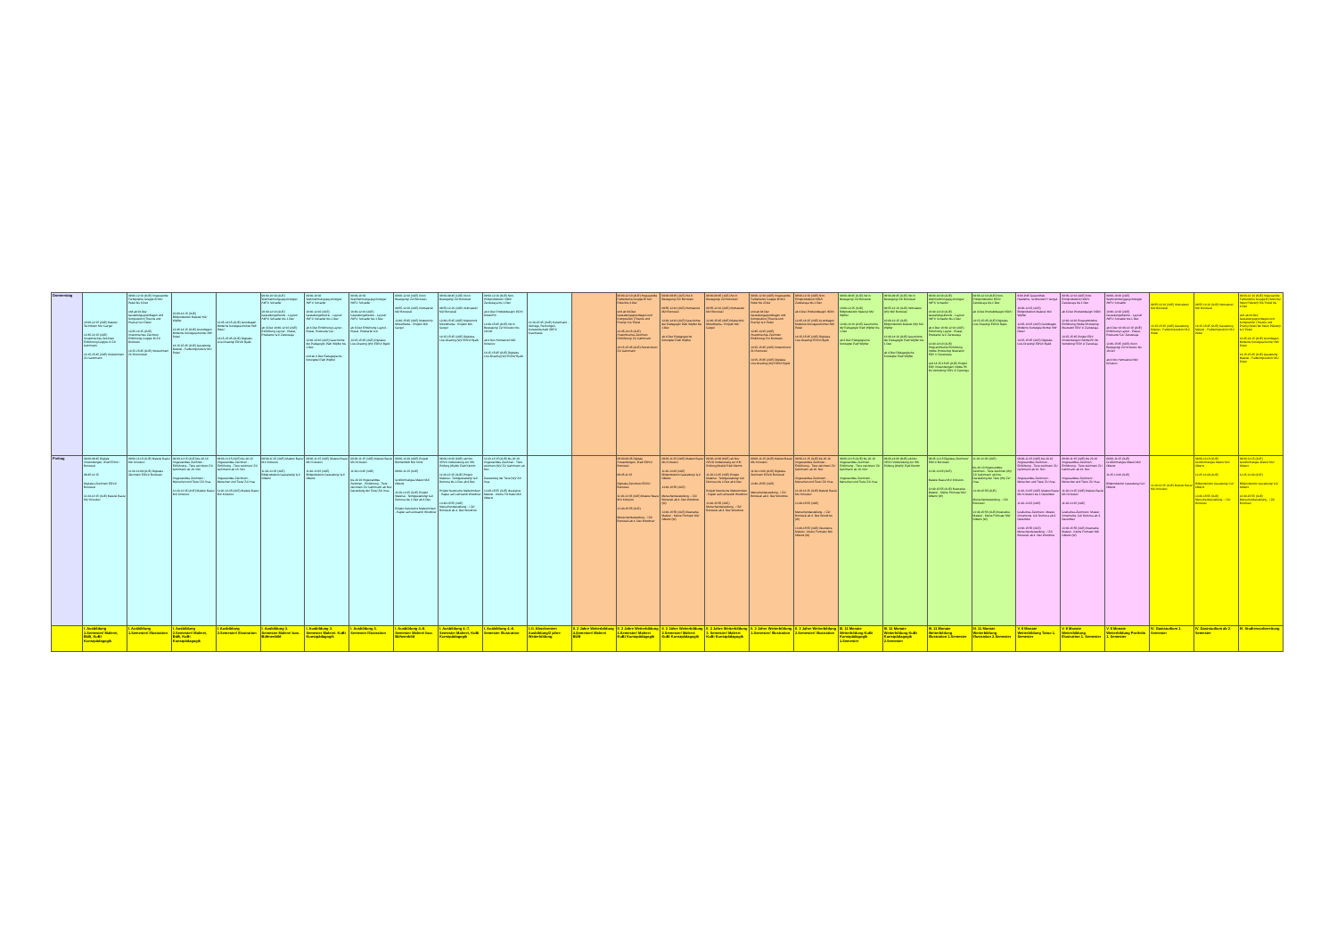| Donnerstag | 10:00-12:15 (2UE) Malerei Techniken/ M1/ Gurgul 12:45-14:15 (2UE) Anatomisches Zeichnen Einführung Gruppe A/ Z1/ Gehrmann 14:15-15:45 (2UE) Aktzeichnen/ Z1/ Gehrmann | 09:00-12:10 (4UE) Angewandte Farbenlehre Gruppe B/ M1/ Pekel bis 4.Dez und ab 04.Dez Gestaltungsgrundlagen und Komposition (Theorie und Praxis)/ G1/ Pekel 12:45-14:15 (2UE) Anatomisches Zeichnen Einführung Gruppe B/ Z1/ Borowski 14:15-15:45 (2UE) Aktzeichnen/ Z1/ Bororowski | 10:00-12:15 (3UE) Bildproduktion Malerei/ M1/ Wipfler 12:45-14:15 (2UE) Grundlagen Moderne Kunstgeschichte/ Abf/ Pekel 14:15-15:45 (2UE) Gestaltung Malerei - Farbkomposition/ M1/ Pekel | 12:45-14:15 (2UE) Grundlagen Moderne Kunstgeschichte/ Abf/ Pekel 14:15-15:45 (2UE) Digitales Live-Drawing/ EDV2/ Bjalik | 09:00-10:30 (2UE) Wahrnehmungspsychologie/ AbF1/ Schaefer 10:40-12:10 (2UE) Gestaltungstheorie - Layout/ AbF1/ Schaefer bis 1.Dez ab 4.Dez 10:40-12:10 (2UE) Einführung Layout - Plakat, Postkarte/ G1/ Zaretskaja | 09:00-10:30 Wahrnehmungspsychologie/ AbF1/ Schaefer 10:40-12:10 (2UE) Gestaltungstheorie - Layout/ AbF1/ Schaefer bis 1.Dez ab 4.Dez Einführung Layout - Plakat, Postkarte/ G1/ 12:40-14:10 (2UE) Geschichte der Pädagogik/ Päd/ Wipfler bis 1.Dez und ab 4.Dez Pädagogische Konzepte/ Päd/ Wipfler | 09:00-10:30 Wahrnehmungspsychologie/ AbF1/ Schaefer 10:40-12:10 (2UE) Gestaltungstheorie - Layout/ AbF1/ Schaefer bis 1.Dez ab 4.Dez Einführung Layout - Plakat, Postkarte/ G1/ 14:15-15:45 (2UE) Digitales Live-Drawing (W)/ EDV2/ Bjalik | 09:00-12:10 (4UE) Akt in Bewegung/ Z2/ Borowski 09:55-12:10 (3UE) Aktmalerei/ M2/ Borowski 12:40-15:45 (4UE) Maltechnik Mixedmedia - Projekt/ M2/ Gurgul | 09:00-09:45 (1UE) Akt in Bewegung/ Z2/ Borowski 09:55-12:10 (3UE) Aktmalerei/ M2/ Borowski 12:40-15:45 (4UE) Maltechnik Mixedmedia - Projekt/ M2/ Gurgul 14:15-15:45 (2UE) Digitales Live-Drawing (W)/ EDV2/ Bjalik | 09:00-12:10 (4UE) Non-Printproduktion/ IIIDA/ Zaretskaya bis 1.Dez ab 4.Dez Produktdesign/ IIIDA/ Dozent*in 12:40-15:45 (4UE) Akt in Bewegung/ Z2/ Krioukov bis 19.Okt ab 4.Nov Aktmalerei/ M2/ Krioukov 14:15-15:45 (2UE) Digitales Live-Drawing (W)/ EDV2/ Bjalik | 13:30-15:45 (3UE) Kunstmarkt -Verträge, Rechungen, Kunstwirtschaft/ ABF2/ Kaczmarek | | 09:00-12:10 (4UE) Angewandte Farbenlehre Gruppe B/ M1/ Pekel bis 4.Dez und ab 04.Dez Gestaltungsgrundlagen und Komposition (Theorie und Praxis)/ G1/ Pekel 12:45-14:15 (2UE) Anatomisches Zeichnen Einführung/ Z1/ Gehrmann 14:15-15:45 (2UE) Aktzeichnen/ Z1/ Gehrmann | 09:00-09:45 (1UE) Akt in Bewegung/ Z2/ Borowski 09:55-12:10 (3UE) Aktmalerei/ M2/ Borowski 12:40-14:10 (2UE) Geschichte der Pädagogik/ Päd/ Wipfler bis 1.Dez ab 4.Dez Pädagogische Konzepte/ Päd/ Wipfler | 09:00-09:45 (1UE) Akt in Bewegung/ Z2/ Borowski 09:55-12:10 (3UE) Aktmalerei/ M2/ Borowski 12:40-15:45 (4UE) Maltechnik Mixedmedia - Projekt/ M2/ Gurgul | 09:00-12:10 (4UE) Angewandte Farbenlehre Gruppe B/ M1/ Pekel bis 4.Dez und ab 04.Dez Gestaltungsgrundlagen und Komposition (Theorie und Praxis)/ G1/ Pekel 12:45-14:15 (2UE) Anatomisches Zeichnen Einführung/ Z1/ Borowski 14:15-15:45 (2UE) Aktzeichnen/ Z1/ Borowski 14:15-15:45 (2UE) Digitales Live-Drawing (W)/ EDV2/ Bjalik | 09:00-12:10 (4UE) Non-Printproduktion/ IIIDA/ Zaretskaya bis 1.Dez ab 4.Dez Produktdesign/ IIIDA/ 12:45-14:15 (2UE) Grundlagen Moderne Kunstgeschichte/ Abf/ Pekel 14:15-15:45 (2UE) Digitales Live-Drawing/ EDV2/ Bjalik | 09:00-09:45 (1UE) Akt in Bewegung/ Z2/ Borowski 10:00-12:15 (3UE) Bildproduktion Malerei/ M1/ Wipfler 12:40-14:10 (2UE) Geschichte der Pädagogik/ Päd/ Wipfler bis 1.Dez ab 4.Dez Pädagogische Konzepte/ Päd/ Wipfler | 09:00-09:45 (1UE) Akt in Bewegung/ Z2/ Borowski 09:55-12:10 (3UE) Aktmalerei (W)/ M2/ Borowski 10:00-12:15 (3UE) Bildproduktion Malerei (W)/ M1/ Wipfler 12:40-14:10 (2UE) Geschichte der Pädagogik/ Päd/ Wipfler bis 1.Dez ab 4.Dez Pädagogische Konzepte/ Päd/ Wipfler | 09:00-10:30 (2UE) Wahrnehmungspsychologie/ AbF1/ Schaefer 10:40-12:10 (2UE) Gestaltungstheorie - Layout/ AbF1/ Schaefer bis 1.Dez ab 4.Dez 10:40-12:10 (2UE) Einführung Layout - Plakat, Postkarte/ G1/ Zaretskaja 12:40-14:10 (2UE) Programmlehre Einführung Adobe Photoshop Illustrator/ EDV 1/ Zaretskaia und 14:15-15:45 (2UE) Projekt EDV Anwendungen/ Adobe Ph Illu Vertiefung/ EDV 2/ Zarezlaja | 09:00-12:10 (4UE) Non-Printproduktion/ IIIDA/ Zaretskaya bis 1.Dez ab 4.Dez Produktdesign/ IIIDA/ 14:15-15:45 (2UE) Digitales Live-Drawing/ EDV2/ Bjalik | 9:00-9:45 Gesundheit, Hautlehre, Schmerzen?/ Gurgul 10:00-12:15 (3UE) Bildproduktion Malerei/ M1/ Wipfler 12:45-14:15 (2UE) Grundlagen Moderne Kunstgeschichte/ Abf/ Pekel 14:15-15:45 (2UE) Digitales Live-Drawing/ EDV2/ Bjalik | 09:00-12:10 (4UE) Non-Printproduktion/ IIIDA/ Zaretskaya bis 1.Dez ab 4.Dez Produktdesign/ IIIDA/ 12:40-14:10 Programmlehre Einführung Adobe Photoshop Illustrator/ EDV 1/ Zaretskaja 14:15-15:45 Projekt EDV Anwendungen/ Adobe Ph Illu Vertiefung/ EDV 2/ Zarezlaja | 09:00-10:30 (2UE) Wahrnehmungspsychologie/ AbF1/ Schaefer 10:40-12:10 (2UE) Gestaltungstheorie - Layout/ AbF1/ Schaefer bis 1.Dez ab 4.Dez 10:40-12:10 (2UE) Einführung Layout - Plakat, Postkarte/ G1/ Zaretskaja 12:40-15:45 (4UE) Akt in Bewegung/ Z2/ Krioukov bis 19.Okt ab 4.Nov Aktmalerei/ M2/ Krioukov | 09:55-12:10 (3UE) Aktmalerei/ M2/ Borowski 14:15-15:45 (2UE) Gestaltung Malerei - Farbkomposition/ M1/ Pekel | 09:55-12:10 (3UE) Aktmalerei/ M2/ Borowski 14:15-15:45 (2UE) Gestaltung Malerei - Farbkomposition/ M1/ Pekel | 09:00-12:10 (4UE) Angewandte Farbenlehre Gruppe B (Wahl bei freien Plätzen)/ M1/ Pekel bis 4.Dez und ab 04.Dez Gestaltungsgrundlagen und Komposition (Theorie und Praxis) (Wahl bei freien Plätzen)/ G1/ Pekel 12:45-14:15 (2UE) Grundlagen Moderne Kunstgeschichte/ Abf/ Pekel 14:15-15:45 (2UE) Gestaltung Malerei - Farbkomposition/ M1/ Pekel |
| Freitag | 09:00-09:45 Digitale Anwendungen, iPad/ EDV1/ Borowski 09:45-11:15 Digitales Zeichnen/ EDV1/ Borowski 11:20-13:35 (3UE) Malerei Basis/ M1/ Krioukov | 09:00-11:15 (3UE) Malerei Basis/ M1/ Krioukov 11:30-13:00 (2UE) Digitales Zeichnen/ EDV1/ Borowski | 09:00-11:15 (3UE) bis 20.10 Angewandtes Zeichnen - Einführung - Tiere zeichnen/ Z1/ Gehrmann ab 10. Nov Angewandtes Zeichnen/ - Menschen und Tiere/ Z1/ Aras 11:20-13:35 (3UE) Malerei Basis/ M1/ Krioukov | 09:00-11:15 (3UE) bis 20.10 Angewandtes Zeichnen - Einführung - Tiere zeichnen/ Z1/ Gehrmann ab 10. Nov Angewandtes Zeichnen/ - Menschen und Tiere/ Z1/ Aras 11:20-13:35 (3UE) Malerei Basis/ M1/ Krioukov | 09:00-11:15 (3UE) Malerei Basis/ M1/ Krioukov 11:20-13:35 (3UE) Bildproduktion Gestaltung/ G1/ Olbertz | 09:00-11:15 (3UE) Malerei Basis/ M1/ Krioukov 11:20-13:35 (3UE) Bildproduktion Gestaltung/ G1/ Olbertz | 09:00-11:15 (3UE) Malerei Basis/ M1/ Krioukov 11:30-13:45 (3UE) bis 20.10 Angewandtes Zeichnen - Einführung - Tiere zeichnen/ Z1/ Gehrmann ab Nov. Darstellung der Tiere/ Z2/ Aras | 09:00-12:10 (4UE) Projekt Bühnenbild/ M2/ Arntz 09:00-11:15 (3UE) Großformatiges Malen/ M2/ Olbertz 11:20-13:35 (3UE) Projekt Material - Textilgestaltung/ G2/ Dumova bis 1.Dez ab 4.Dez Projekt historische Maltechniken - Papier auf Leinwand/ Woodrow | 09:00-14:00 (6UE) ab Nov. AEVO Vorbereitung zur IHK Prüfung (Wahl)/ Päd/ Klemm 11:20-13:35 (3UE) Projekt Material - Textilgestaltung/ G2/ Dumova bis 1.Dez ab 4.Dez Projekt historische Maltechniken - Papier auf Leinwand/ Woodrow 13:40-15:55 (3UE) Menschendarstellung - / Z2/ Borowski ab 4. Dez Woodrow | 11:20-13:35 (3UE) bis 20.10 Angewandtes Zeichnen - Tiere zeichnen (W)/ Z1/ Gehrmann ab Nov. Darstellung der Tiere (W)/ Z2/ Aras 13:40-15:55 (3UE) Illustrative Malerei - Kleine Formate/ M2/ Olbertz | | | 09:00-09:45 Digitale Anwendungen, iPad/ EDV1/ Borowski 09:45-11:15 Digitales Zeichnen/ EDV1/ Borowski 11:20-13:35 (3UE) Malerei Basis/ M1/ Krioukov 13:40-15:55 (3UE) Menschendarstellung - / Z2/ Borowski ab 4. Dez Woodrow | 09:00-11:15 (3UE) Malerei Basis/ M1/ Krioukov 11:30-13:45 (3UE) Bildproduktion Gestaltung/ G1/ Olbertz 13:40-15:55 (3UE) Menschendarstellung - / Z2/ Borowski ab 4. Dez Woodrow (W) 13:40-15:55 (3UE) Illustrative Malerei - Kleine Formate/ M2/ Olbertz (W) | 09:00-14:00 (6UE) ab Nov. AEVO Vorbereitung zur IHK Prüfung (Wahl)/ Päd/ Klemm 11:20-13:35 (3UE) Projekt Material - Textilgestaltung/ G2/ Dumova bis 1.Dez ab 4.Dez Projekt historische Maltechniken - Papier auf Leinwand/ Woodrow 13:40-15:55 (3UE) Menschendarstellung - / Z2/ Borowski ab 4. Dez Woodrow | 09:00-11:15 (3UE) Malerei Basis/ M1/ Krioukov 11:30-13:00 (2UE) Digitales Zeichnen/ EDV1/ Borowski 13:40-15:55 (3UE) Menschendarstellung - / Z2/ Borowski ab 4. Dez Woodrow | 09:00-11:15 (3UE) bis 20.10 Angewandtes Zeichnen - Einführung - Tiere zeichnen/ Z1/ Gehrmann ab 10. Nov Angewandtes Zeichnen/ - Menschen und Tiere/ Z1/ Aras 11:20-13:35 (3UE) Malerei Basis/ M1/ Krioukov 13:40-15:55 (3UE) Menschendarstellung - / Z2/ Borowski ab 4. Dez Woodrow (W) 13:40-15:55 (3UE) Illustrative Malerei - Kleine Formate/ M2/ Olbertz (W) | 09:00-11:15 (3UE) bis 20.10 Angewandtes Zeichnen - Einführung - Tiere zeichnen/ Z1/ Gehrmann ab 10. Nov Angewandtes Zeichnen/ - Menschen und Tiere/ Z1/ Aras | 09:00-14:00 (6UE) ab Nov. AEVO Vorbereitung zur IHK Prüfung (Wahl)/ Päd/ Klemm | 09:45-11:15 Digitales Zeichnen/ EDV1/ Borowski 11:30-13:45 (3UE) Malerei Basis/ M1/ Krioukov 13:40-15:55 (3UE) Illustrative Malerei - Kleine Formate/ M2/ Olbertz (W) | 11:20-13:35 (3UE) bis 20.10 Angewandtes Zeichnen - Tiere zeichnen (W)/ Z1/ Gehrmann ab Nov. Darstellung der Tiere (W)/ Z2/ Aras 13:40-15:55 (3UE) Menschendarstellung - / Z2/ Borowski 13:40-15:55 (3UE) Illustrative Malerei - Kleine Formate/ M2/ Olbertz (W) | 09:00-11:15 (3UE) bis 20.10 Angewandtes Zeichnen - Einführung - Tiere zeichnen/ Z1/ Gehrmann ab 10. Nov Angewandtes Zeichnen/ - Menschen und Tiere/ Z1/ Aras 11:20-13:35 (3UE) Malerei Basis/ M1/ Krioukov bis 1.Dezember 11:20-13:35 (3UE) Grafisches Zeichnen/- Muster, Ornamente, G2/ Dumova ab 4. Dezember 13:40-15:55 (3UE) Menschendarstellung - / Z2/ Borowski ab 4. Dez Woodrow | 09:00-11:15 (3UE) bis 20.10 Angewandtes Zeichnen - Einführung - Tiere zeichnen/ Z1/ Gehrmann ab 10. Nov Angewandtes Zeichnen/ - Menschen und Tiere/ Z1/ Aras 11:20-13:35 (3UE) Malerei Basis/ M1/ Krioukov 11:20-13:35 (3UE) Grafisches Zeichnen/- Muster, Ornamente, G2/ Dumova ab 4. Dezember 13:40-15:55 (3UE) Illustrative Malerei - Kleine Formate/ M2/ Olbertz (W) | 09:00-11:15 (3UE) Großformatiges Malen/ M2/ Olbertz 11:25-13:40 (3UE) Bildproduktion Gestaltung/ G1/ Olbertz | 11:20-13:35 (3UE) Malerei Basis/ M1/ Krioukov | 09:00-11:15 (3UE) Großformatiges Malen/ M2/ Olbertz 11:25-13:40 (3UE) Bildproduktion Gestaltung/ G1/ Olbertz 13:40-15:55 (3UE) Menschendarstellung - / Z2/ Borowski | 09:00-11:15 (3UE) Großformatiges Malen/ M2/ Olbertz 11:25-13:40 (3UE) Bildproduktion Gestaltung/ G1/ Olbertz 13:40-15:55 (3UE) Menschendarstellung - / Z2/ Borowski |
| | I. Ausbildung 1.Semester/ Malerei, BüB, KuBi Kunstpädagogik | I. Ausbildung 1.Semester/ Illustration | I. Ausbildung 2.Semester/ Malerei, BüB, KuBi Kunstpädagogik | I. Ausbildung 2.Semester/ Illustration | I. Ausbildung 3. Semester Malerei bzw. Bühnenbild | I. Ausbildung 3. Semester Malerei. KuBi Kunstpädagogik | I. Ausbildung 3. Semester Illustration | I. Ausbildung 4.-6. Semester Malerei bzw. Bühnenbild | I. Ausbildung 4.-7. Semester Malerei, KuBi Kunstpädagogik | I. Ausbildung 4.-6. Semester Illustration | I.-II. Absolventen Ausbildung/2 jahre Weiterbildung | II. 2 Jahre Weiterbildung 4.Semester/ Malerei BÜB | II. 2 Jahre Weiterbildung 1.Semester/ Malerei KuBi Kunstpädagogik | II. 2 Jahre Weiterbildung 2.Semester/ Malerei KuBi Kunstpädagogik | II. 2 Jahre Weiterbildung 3. Semester/ Malerei KuBi Kunstpädagogik | II. 2 Jahre Weiterbildung 1.Semester/ Illustration | II. 2 Jahre Weiterbildung 2.Semester/ Illustration | III. 11 Monate Weiterbildung KuBi Kunstpädagogik 1.Semester | III. 11 Monate Weiterbildung KuBi Kunstpädagogik 2.Semester | III. 11 Monate Weiterbildung Illustration 1.Semester | III. 11 Monate Weiterbildung Illustration 2.Semester | V. 6 Monate Weiterbildung Tatoo 1. Semester | V. 6 Monate Weiterbildung Illustration 1. Semester | V. 6 Monate Weiterbildung Portfolio 1. Semester | IV. Gaststudium 1. Semester | IV. Gaststudium ab 2. Semester | IV. Studienvorbereitung |